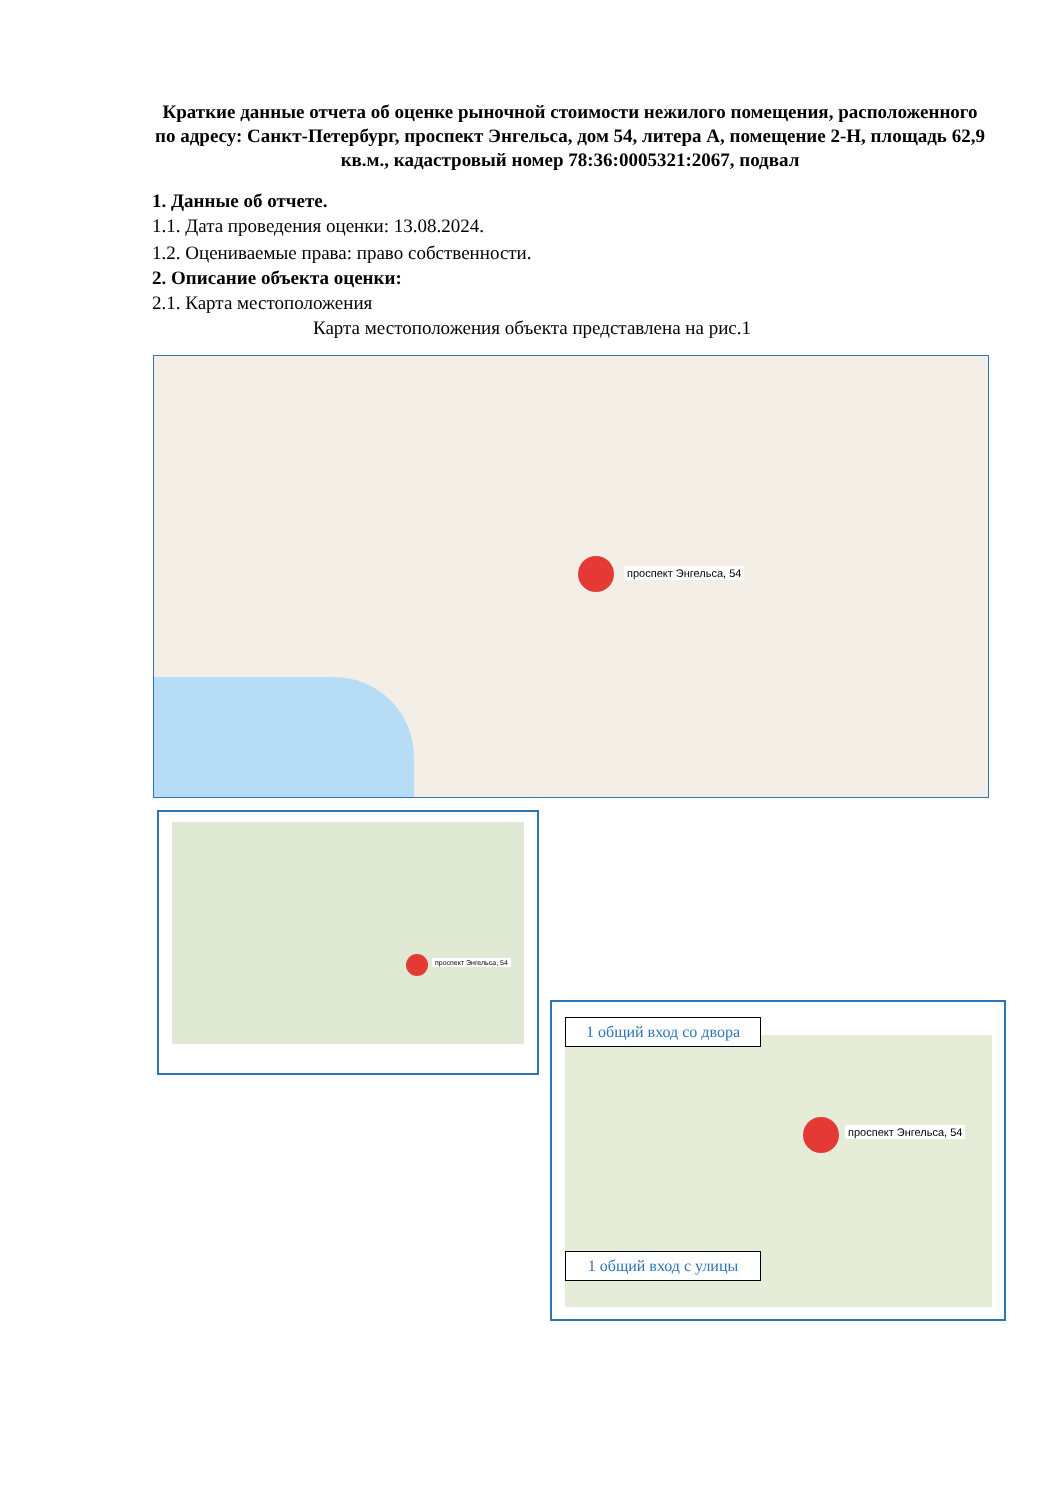Краткие данные отчета об оценке рыночной стоимости нежилого помещения, расположенного по адресу: Санкт-Петербург, проспект Энгельса, дом 54, литера А, помещение 2-Н, площадь 62,9 кв.м., кадастровый номер 78:36:0005321:2067, подвал
1. Данные об отчете.
1.1. Дата проведения оценки: 13.08.2024.
1.2. Оцениваемые права: право собственности.
2. Описание объекта оценки:
2.1. Карта местоположения
Карта местоположения объекта представлена на рис.1
проспект Энгельса, 54
проспект Энгельса, 54
проспект Энгельса, 54
1 общий вход со двора
1 общий вход с улицы